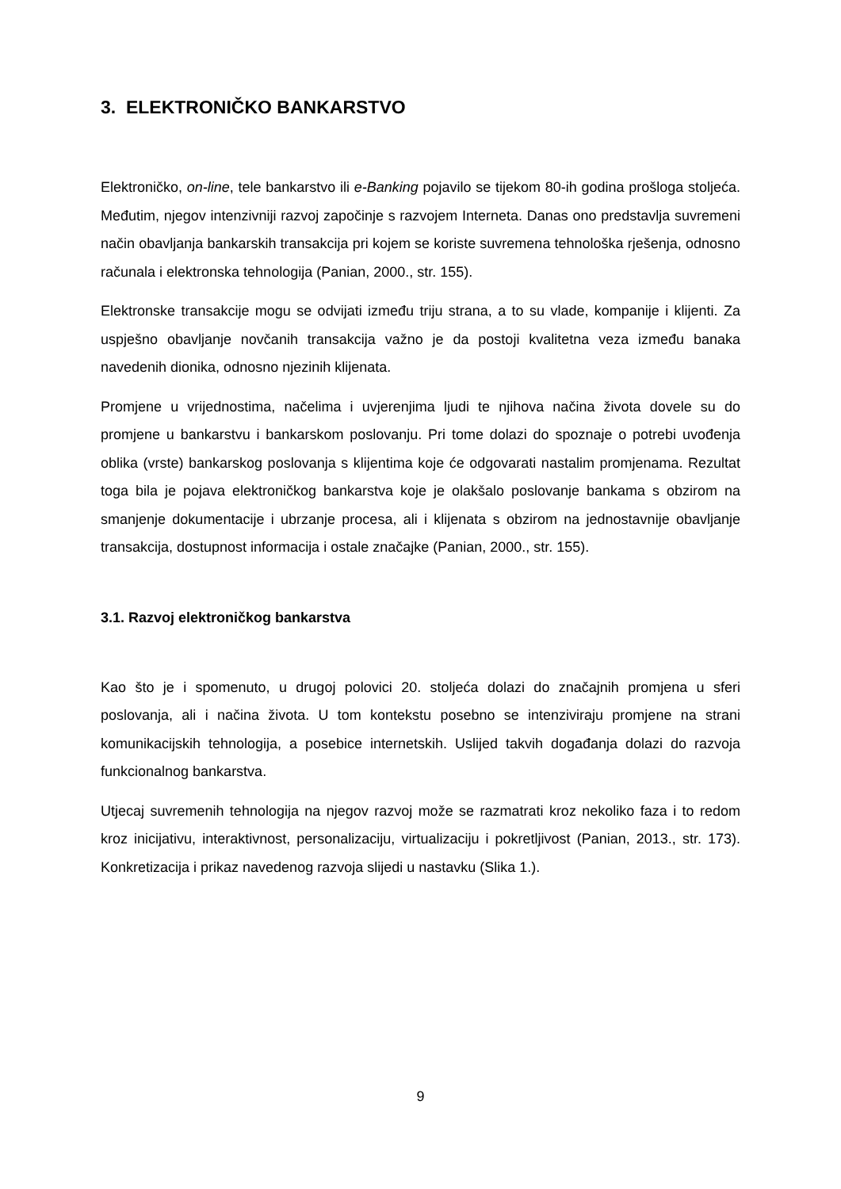3. ELEKTRONIČKO BANKARSTVO
Elektroničko, on-line, tele bankarstvo ili e-Banking pojavilo se tijekom 80-ih godina prošloga stoljeća. Međutim, njegov intenzivniji razvoj započinje s razvojem Interneta. Danas ono predstavlja suvremeni način obavljanja bankarskih transakcija pri kojem se koriste suvremena tehnološka rješenja, odnosno računala i elektronska tehnologija (Panian, 2000., str. 155).
Elektronske transakcije mogu se odvijati između triju strana, a to su vlade, kompanije i klijenti. Za uspješno obavljanje novčanih transakcija važno je da postoji kvalitetna veza između banaka navedenih dionika, odnosno njezinih klijenata.
Promjene u vrijednostima, načelima i uvjerenjima ljudi te njihova načina života dovele su do promjene u bankarstvu i bankarskom poslovanju. Pri tome dolazi do spoznaje o potrebi uvođenja oblika (vrste) bankarskog poslovanja s klijentima koje će odgovarati nastalim promjenama. Rezultat toga bila je pojava elektroničkog bankarstva koje je olakšalo poslovanje bankama s obzirom na smanjenje dokumentacije i ubrzanje procesa, ali i klijenata s obzirom na jednostavnije obavljanje transakcija, dostupnost informacija i ostale značajke (Panian, 2000., str. 155).
3.1. Razvoj elektroničkog bankarstva
Kao što je i spomenuto, u drugoj polovici 20. stoljeća dolazi do značajnih promjena u sferi poslovanja, ali i načina života. U tom kontekstu posebno se intenziviraju promjene na strani komunikacijskih tehnologija, a posebice internetskih. Uslijed takvih događanja dolazi do razvoja funkcionalnog bankarstva.
Utjecaj suvremenih tehnologija na njegov razvoj može se razmatrati kroz nekoliko faza i to redom kroz inicijativu, interaktivnost, personalizaciju, virtualizaciju i pokretljivost (Panian, 2013., str. 173). Konkretizacija i prikaz navedenog razvoja slijedi u nastavku (Slika 1.).
9